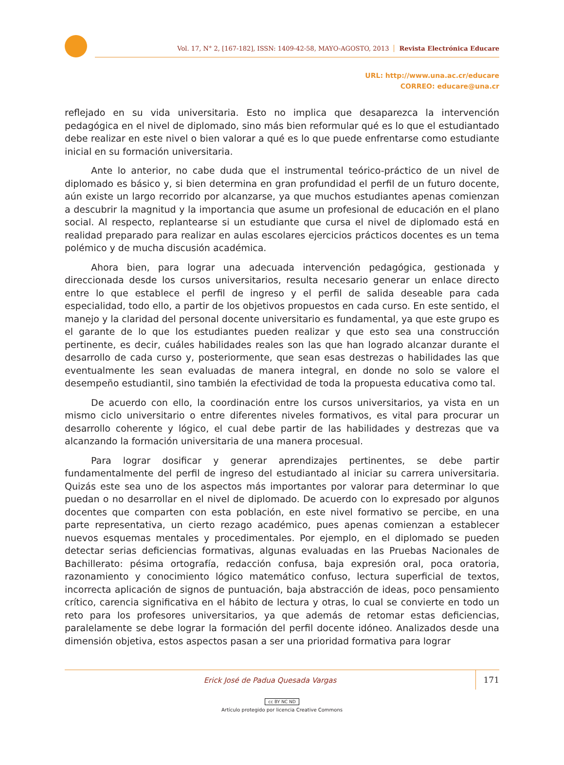Vol. 17, N° 2, [167-182], ISSN: 1409-42-58, MAYO-AGOSTO, 2013 Revista Electrónica Educare
URL: http://www.una.ac.cr/educare
CORREO: educare@una.cr
reflejado en su vida universitaria. Esto no implica que desaparezca la intervención pedagógica en el nivel de diplomado, sino más bien reformular qué es lo que el estudiantado debe realizar en este nivel o bien valorar a qué es lo que puede enfrentarse como estudiante inicial en su formación universitaria.
Ante lo anterior, no cabe duda que el instrumental teórico-práctico de un nivel de diplomado es básico y, si bien determina en gran profundidad el perfil de un futuro docente, aún existe un largo recorrido por alcanzarse, ya que muchos estudiantes apenas comienzan a descubrir la magnitud y la importancia que asume un profesional de educación en el plano social. Al respecto, replantearse si un estudiante que cursa el nivel de diplomado está en realidad preparado para realizar en aulas escolares ejercicios prácticos docentes es un tema polémico y de mucha discusión académica.
Ahora bien, para lograr una adecuada intervención pedagógica, gestionada y direccionada desde los cursos universitarios, resulta necesario generar un enlace directo entre lo que establece el perfil de ingreso y el perfil de salida deseable para cada especialidad, todo ello, a partir de los objetivos propuestos en cada curso. En este sentido, el manejo y la claridad del personal docente universitario es fundamental, ya que este grupo es el garante de lo que los estudiantes pueden realizar y que esto sea una construcción pertinente, es decir, cuáles habilidades reales son las que han logrado alcanzar durante el desarrollo de cada curso y, posteriormente, que sean esas destrezas o habilidades las que eventualmente les sean evaluadas de manera integral, en donde no solo se valore el desempeño estudiantil, sino también la efectividad de toda la propuesta educativa como tal.
De acuerdo con ello, la coordinación entre los cursos universitarios, ya vista en un mismo ciclo universitario o entre diferentes niveles formativos, es vital para procurar un desarrollo coherente y lógico, el cual debe partir de las habilidades y destrezas que va alcanzando la formación universitaria de una manera procesual.
Para lograr dosificar y generar aprendizajes pertinentes, se debe partir fundamentalmente del perfil de ingreso del estudiantado al iniciar su carrera universitaria. Quizás este sea uno de los aspectos más importantes por valorar para determinar lo que puedan o no desarrollar en el nivel de diplomado. De acuerdo con lo expresado por algunos docentes que comparten con esta población, en este nivel formativo se percibe, en una parte representativa, un cierto rezago académico, pues apenas comienzan a establecer nuevos esquemas mentales y procedimentales. Por ejemplo, en el diplomado se pueden detectar serias deficiencias formativas, algunas evaluadas en las Pruebas Nacionales de Bachillerato: pésima ortografía, redacción confusa, baja expresión oral, poca oratoria, razonamiento y conocimiento lógico matemático confuso, lectura superficial de textos, incorrecta aplicación de signos de puntuación, baja abstracción de ideas, poco pensamiento crítico, carencia significativa en el hábito de lectura y otras, lo cual se convierte en todo un reto para los profesores universitarios, ya que además de retomar estas deficiencias, paralelamente se debe lograr la formación del perfil docente idóneo. Analizados desde una dimensión objetiva, estos aspectos pasan a ser una prioridad formativa para lograr
Erick José de Padua Quesada Vargas
171
cc BY NC ND
Artículo protegido por licencia Creative Commons